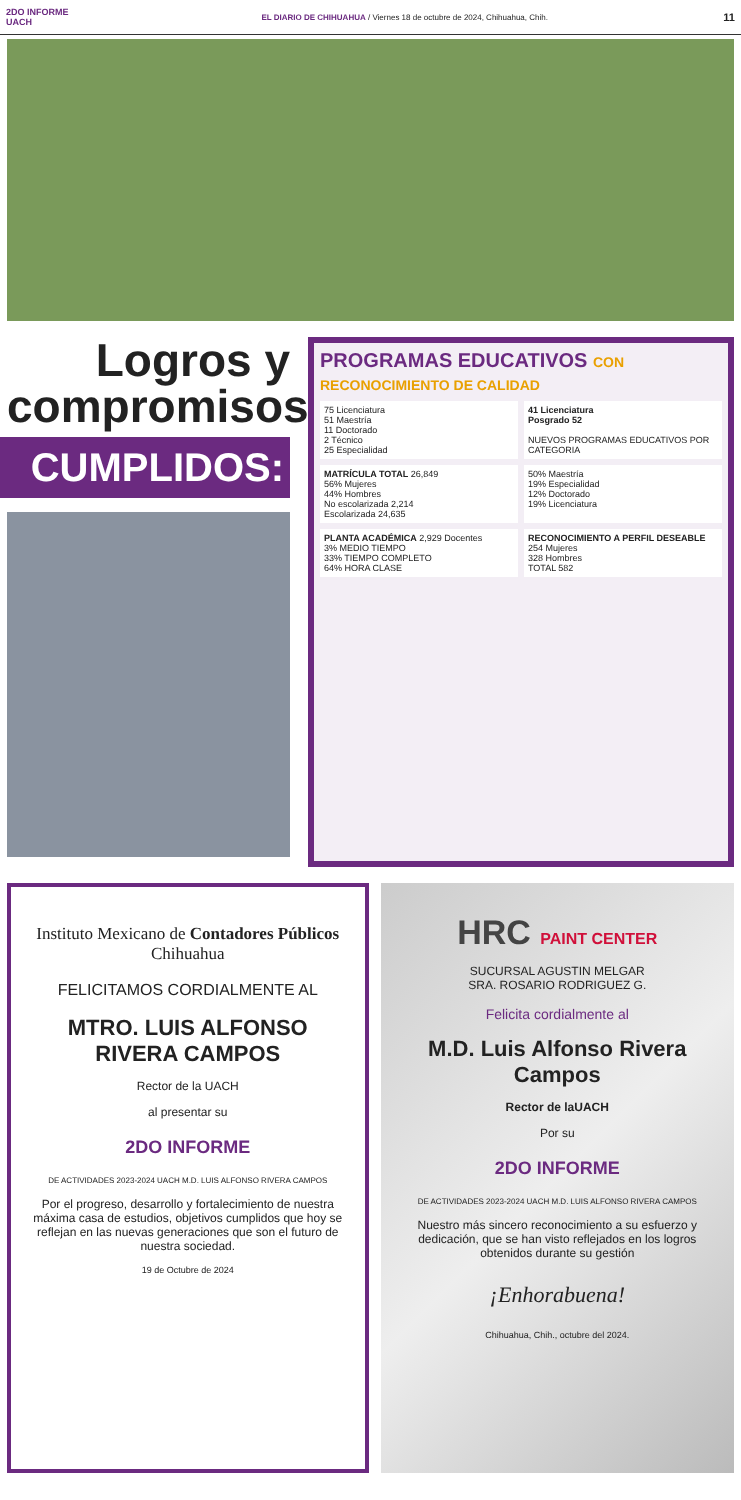2DO INFORME UACH
EL DIARIO DE CHIHUAHUA / Viernes 18 de octubre de 2024, Chihuahua, Chih.
11
Logros y compromisos
CUMPLIDOS:
PROGRAMAS EDUCATIVOS CON RECONOCIMIENTO DE CALIDAD
75 Licenciatura
51 Maestría
11 Doctorado
2 Técnico
25 Especialidad
41 Licenciatura
Posgrado 52
NUEVOS PROGRAMAS EDUCATIVOS POR CATEGORIA
MATRÍCULA TOTAL 26,849
56% Mujeres
44% Hombres
No escolarizada 2,214
Escolarizada 24,635
50% Maestría
19% Especialidad
12% Doctorado
19% Licenciatura
PLANTA ACADÉMICA 2,929 Docentes
3% MEDIO TIEMPO
33% TIEMPO COMPLETO
64% HORA CLASE
RECONOCIMIENTO A PERFIL DESEABLE
254 Mujeres
328 Hombres
TOTAL 582
Instituto Mexicano de Contadores Públicos Chihuahua
FELICITAMOS CORDIALMENTE AL
MTRO. LUIS ALFONSO RIVERA CAMPOS
Rector de la UACH
al presentar su
2DO INFORME
DE ACTIVIDADES 2023-2024 UACH M.D. LUIS ALFONSO RIVERA CAMPOS
Por el progreso, desarrollo y fortalecimiento de nuestra máxima casa de estudios, objetivos cumplidos que hoy se reflejan en las nuevas generaciones que son el futuro de nuestra sociedad.
19 de Octubre de 2024
HRC PAINT CENTER
SUCURSAL AGUSTIN MELGAR
SRA. ROSARIO RODRIGUEZ G.
Felicita cordialmente al
M.D. Luis Alfonso Rivera Campos
Rector de laUACH
Por su
2DO INFORME
DE ACTIVIDADES 2023-2024 UACH M.D. LUIS ALFONSO RIVERA CAMPOS
Nuestro más sincero reconocimiento a su esfuerzo y dedicación, que se han visto reflejados en los logros obtenidos durante su gestión
¡Enhorabuena!
Chihuahua, Chih., octubre del 2024.